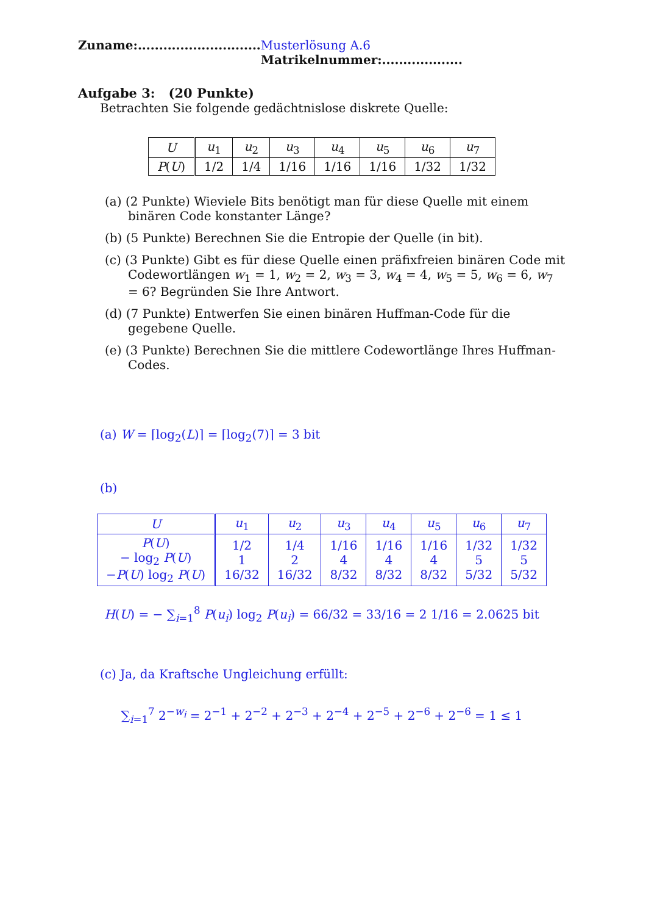Zuname:............................. Musterlösung A.6 Matrikelnummer:...................
Aufgabe 3: (20 Punkte)
Betrachten Sie folgende gedächtnislose diskrete Quelle:
| U | u<sub>1</sub> | u<sub>2</sub> | u<sub>3</sub> | u<sub>4</sub> | u<sub>5</sub> | u<sub>6</sub> | u<sub>7</sub> |
| P ( U ) | 1/2 | 1/4 | 1/16 | 1/16 | 1/16 | 1/32 | 1/32 |
(a) (2 Punkte) Wieviele Bits benötigt man für diese Quelle mit einem binären Code konstanter Länge?
(b) (5 Punkte) Berechnen Sie die Entropie der Quelle (in bit).
(c) (3 Punkte) Gibt es für diese Quelle einen präfixfreien binären Code mit Codewortlängen w<sub>1</sub> = 1, w<sub>2</sub> = 2, w<sub>3</sub> = 3, w<sub>4</sub> = 4, w<sub>5</sub> = 5, w<sub>6</sub> = 6, w<sub>7</sub> = 6? Begründen Sie Ihre Antwort.
(d) (7 Punkte) Entwerfen Sie einen binären Huffman-Code für die gegebene Quelle.
(e) (3 Punkte) Berechnen Sie die mittlere Codewortlänge Ihres Huffman-Codes.
(a) W = ⌈log<sub>2</sub>(L)⌉ = ⌈log<sub>2</sub>(7)⌉ = 3 bit
(b)
| U | u<sub>1</sub> | u<sub>2</sub> | u<sub>3</sub> | u<sub>4</sub> | u<sub>5</sub> | u<sub>6</sub> | u<sub>7</sub> |
| P ( U ) − log<sub>2</sub> P ( U ) − P ( U ) log<sub>2</sub> P ( U ) | 1/2 1 16/32 | 1/4 2 16/32 | 1/16 4 8/32 | 1/16 4 8/32 | 1/16 4 8/32 | 1/32 5 5/32 | 1/32 5 5/32 |
H(U) = − ∑<sub>i=1</sub><sup>8</sup> P(u<sub>i</sub>) log<sub>2</sub> P(u<sub>i</sub>) = 66/32 = 33/16 = 2 1/16 = 2.0625 bit
(c) Ja, da Kraftsche Ungleichung erfüllt:
∑<sub>i=1</sub><sup>7</sup> 2<sup>−w<sub>i</sub></sup> = 2<sup>−1</sup> + 2<sup>−2</sup> + 2<sup>−3</sup> + 2<sup>−4</sup> + 2<sup>−5</sup> + 2<sup>−6</sup> + 2<sup>−6</sup> = 1 ≤ 1